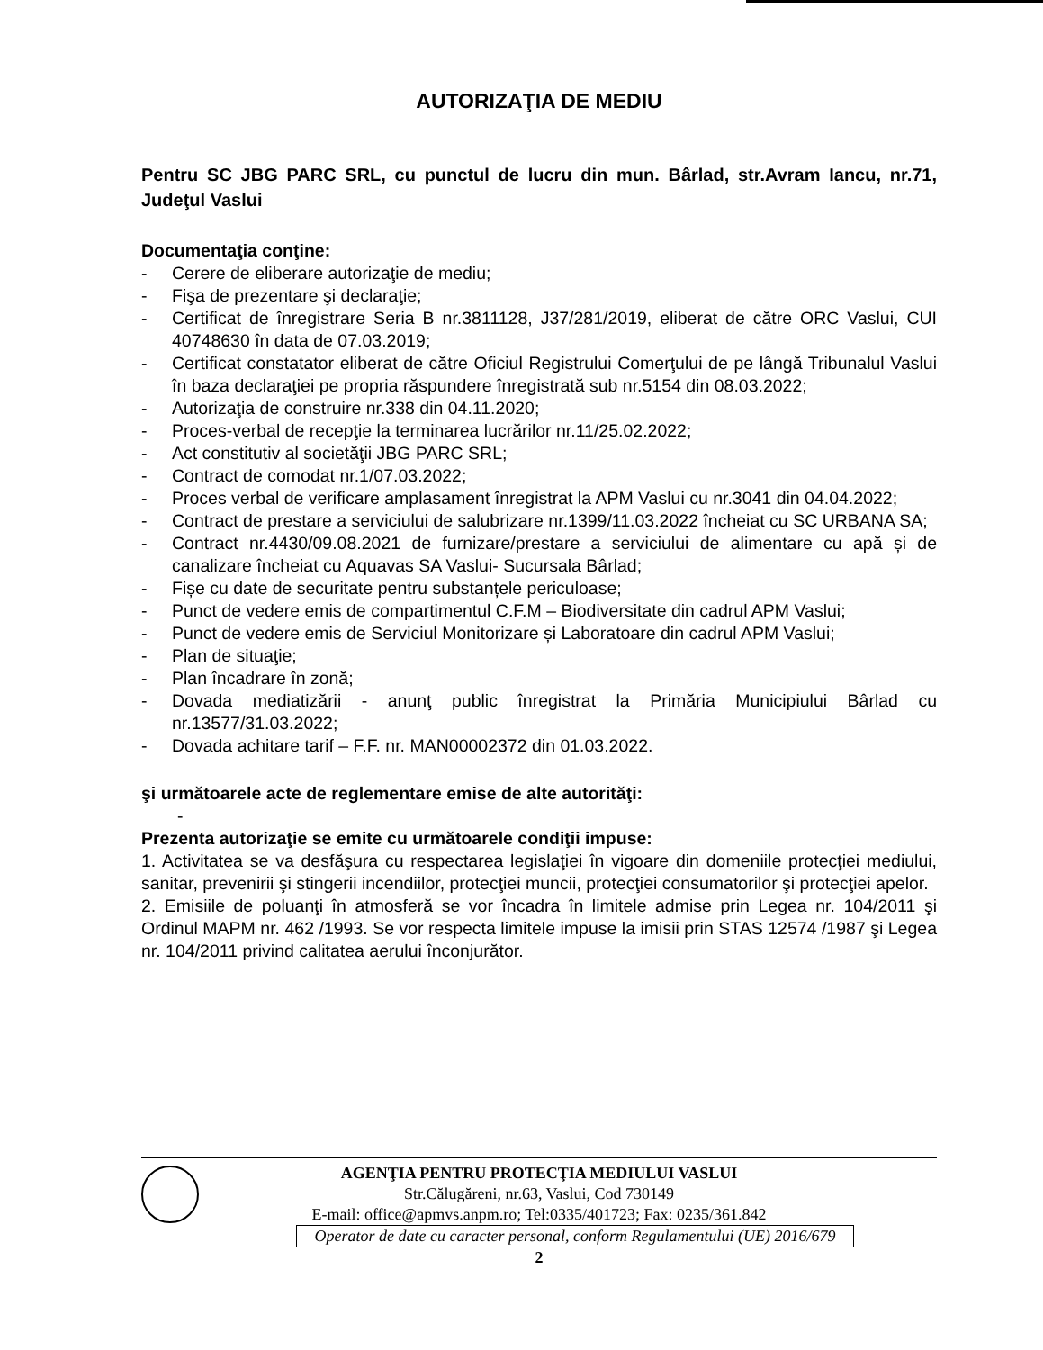AUTORIZAŢIA DE MEDIU
Pentru SC JBG PARC SRL, cu punctul de lucru din mun. Bârlad, str.Avram Iancu, nr.71, Judeţul Vaslui
Documentaţia conţine:
- Cerere de eliberare autorizaţie de mediu;
- Fişa de prezentare şi declaraţie;
- Certificat de înregistrare Seria B nr.3811128, J37/281/2019, eliberat de către ORC Vaslui, CUI 40748630 în data de 07.03.2019;
- Certificat constatator eliberat de către Oficiul Registrului Comerţului de pe lângă Tribunalul Vaslui în baza declaraţiei pe propria răspundere înregistrată sub nr.5154 din 08.03.2022;
- Autorizaţia de construire nr.338 din 04.11.2020;
- Proces-verbal de recepţie la terminarea lucrărilor nr.11/25.02.2022;
- Act constitutiv al societăţii JBG PARC SRL;
- Contract de comodat nr.1/07.03.2022;
- Proces verbal de verificare amplasament înregistrat la APM Vaslui cu nr.3041 din 04.04.2022;
- Contract de prestare a serviciului de salubrizare nr.1399/11.03.2022 încheiat cu SC URBANA SA;
- Contract nr.4430/09.08.2021 de furnizare/prestare a serviciului de alimentare cu apă și de canalizare încheiat cu Aquavas SA Vaslui- Sucursala Bârlad;
- Fișe cu date de securitate pentru substanțele periculoase;
- Punct de vedere emis de compartimentul C.F.M – Biodiversitate din cadrul APM Vaslui;
- Punct de vedere emis de Serviciul Monitorizare și Laboratoare din cadrul APM Vaslui;
- Plan de situaţie;
- Plan încadrare în zonă;
- Dovada mediatizării - anunţ public înregistrat la Primăria Municipiului Bârlad cu nr.13577/31.03.2022;
- Dovada achitare tarif – F.F. nr. MAN00002372 din 01.03.2022.
şi următoarele acte de reglementare emise de alte autorităţi:
-
Prezenta autorizaţie se emite cu următoarele condiţii impuse:
1. Activitatea se va desfăşura cu respectarea legislaţiei în vigoare din domeniile protecţiei mediului, sanitar, prevenirii şi stingerii incendiilor, protecţiei muncii, protecţiei consumatorilor şi protecţiei apelor.
2. Emisiile de poluanţi în atmosferă se vor încadra în limitele admise prin Legea nr. 104/2011 şi Ordinul MAPM nr. 462 /1993. Se vor respecta limitele impuse la imisii prin STAS 12574 /1987 şi Legea nr. 104/2011 privind calitatea aerului înconjurător.
AGENŢIA PENTRU PROTECŢIA MEDIULUI VASLUI
Str.Călugăreni, nr.63, Vaslui, Cod 730149
E-mail: office@apmvs.anpm.ro; Tel:0335/401723; Fax: 0235/361.842
Operator de date cu caracter personal, conform Regulamentului (UE) 2016/679
2